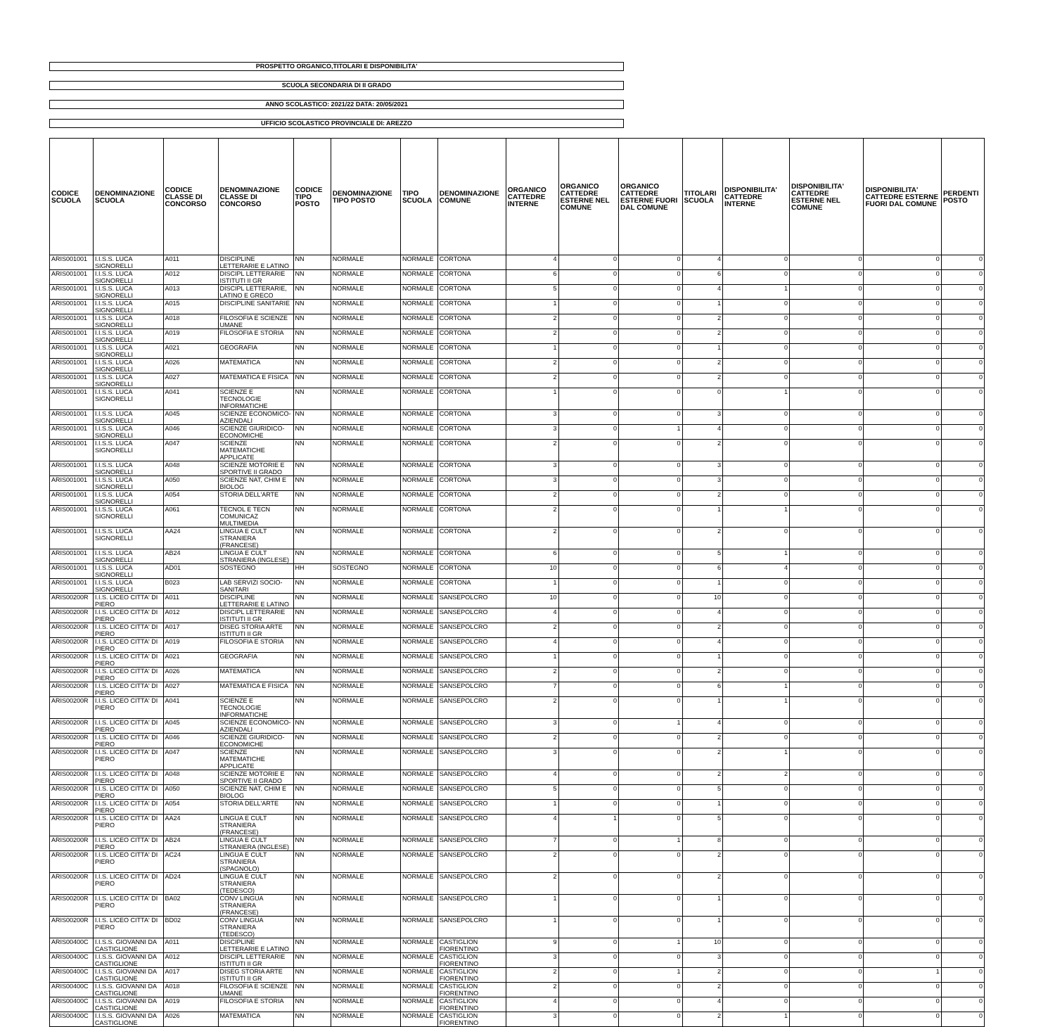PROSPETTO ORGANICO,TITOLARI E DISPONIBILITA'
SCUOLA SECONDARIA DI II GRADO
ANNO SCOLASTICO: 2021/22 DATA: 20/05/2021
UFFICIO SCOLASTICO PROVINCIALE DI: AREZZO
| CODICE SCUOLA | DENOMINAZIONE SCUOLA | CODICE CLASSE DI CONCORSO | DENOMINAZIONE CLASSE DI CONCORSO | CODICE TIPO POSTO | DENOMINAZIONE TIPO POSTO | TIPO SCUOLA | DENOMINAZIONE COMUNE | ORGANICO CATTEDRE INTERNE | ORGANICO CATTEDRE ESTERNE NEL COMUNE | ORGANICO CATTEDRE ESTERNE FUORI DAL COMUNE | TITOLARI SCUOLA | DISPONIBILITA' CATTEDRE INTERNE | DISPONIBILITA' CATTEDRE ESTERNE NEL COMUNE | DISPONIBILITA' CATTEDRE ESTERNE FUORI DAL COMUNE | PERDENTI POSTO |
| --- | --- | --- | --- | --- | --- | --- | --- | --- | --- | --- | --- | --- | --- | --- | --- |
| ARIS001001 | I.I.S.S. LUCA SIGNORELLI | A011 | DISCIPLINE LETTERARIE E LATINO | NN | NORMALE | NORMALE | CORTONA | 4 | 0 | 0 | 4 | 0 | 0 | 0 | 0 |
| ARIS001001 | I.I.S.S. LUCA SIGNORELLI | A012 | DISCIPL LETTERARIE ISTITUTI II GR | NN | NORMALE | NORMALE | CORTONA | 6 | 0 | 0 | 6 | 0 | 0 | 0 | 0 |
| ARIS001001 | I.I.S.S. LUCA SIGNORELLI | A013 | DISCIPL LETTERARIE, LATINO E GRECO | NN | NORMALE | NORMALE | CORTONA | 5 | 0 | 0 | 4 | 1 | 0 | 0 | 0 |
| ARIS001001 | I.I.S.S. LUCA SIGNORELLI | A015 | DISCIPLINE SANITARIE | NN | NORMALE | NORMALE | CORTONA | 1 | 0 | 0 | 1 | 0 | 0 | 0 | 0 |
| ARIS001001 | I.I.S.S. LUCA SIGNORELLI | A018 | FILOSOFIA E SCIENZE UMANE | NN | NORMALE | NORMALE | CORTONA | 2 | 0 | 0 | 2 | 0 | 0 | 0 | 0 |
| ARIS001001 | I.I.S.S. LUCA SIGNORELLI | A019 | FILOSOFIA E STORIA | NN | NORMALE | NORMALE | CORTONA | 2 | 0 | 0 | 2 | 0 | 0 | 0 | 0 |
| ARIS001001 | I.I.S.S. LUCA SIGNORELLI | A021 | GEOGRAFIA | NN | NORMALE | NORMALE | CORTONA | 1 | 0 | 0 | 1 | 0 | 0 | 0 | 0 |
| ARIS001001 | I.I.S.S. LUCA SIGNORELLI | A026 | MATEMATICA | NN | NORMALE | NORMALE | CORTONA | 2 | 0 | 0 | 2 | 0 | 0 | 0 | 0 |
| ARIS001001 | I.I.S.S. LUCA SIGNORELLI | A027 | MATEMATICA E FISICA | NN | NORMALE | NORMALE | CORTONA | 2 | 0 | 0 | 2 | 0 | 0 | 0 | 0 |
| ARIS001001 | I.I.S.S. LUCA SIGNORELLI | A041 | SCIENZE E TECNOLOGIE INFORMATICHE | NN | NORMALE | NORMALE | CORTONA | 1 | 0 | 0 | 0 | 1 | 0 | 0 | 0 |
| ARIS001001 | I.I.S.S. LUCA SIGNORELLI | A045 | SCIENZE ECONOMICO-AZIENDALI | NN | NORMALE | NORMALE | CORTONA | 3 | 0 | 0 | 3 | 0 | 0 | 0 | 0 |
| ARIS001001 | I.I.S.S. LUCA SIGNORELLI | A046 | SCIENZE GIURIDICO-ECONOMICHE | NN | NORMALE | NORMALE | CORTONA | 3 | 0 | 1 | 4 | 0 | 0 | 0 | 0 |
| ARIS001001 | I.I.S.S. LUCA SIGNORELLI | A047 | SCIENZE MATEMATICHE APPLICATE | NN | NORMALE | NORMALE | CORTONA | 2 | 0 | 0 | 2 | 0 | 0 | 0 | 0 |
| ARIS001001 | I.I.S.S. LUCA SIGNORELLI | A048 | SCIENZE MOTORIE E SPORTIVE II GRADO | NN | NORMALE | NORMALE | CORTONA | 3 | 0 | 0 | 3 | 0 | 0 | 0 | 0 |
| ARIS001001 | I.I.S.S. LUCA SIGNORELLI | A050 | SCIENZE NAT, CHIM E BIOLOG | NN | NORMALE | NORMALE | CORTONA | 3 | 0 | 0 | 3 | 0 | 0 | 0 | 0 |
| ARIS001001 | I.I.S.S. LUCA SIGNORELLI | A054 | STORIA DELL'ARTE | NN | NORMALE | NORMALE | CORTONA | 2 | 0 | 0 | 2 | 0 | 0 | 0 | 0 |
| ARIS001001 | I.I.S.S. LUCA SIGNORELLI | A061 | TECNOL E TECN COMUNICAZ MULTIMEDIA | NN | NORMALE | NORMALE | CORTONA | 2 | 0 | 0 | 1 | 1 | 0 | 0 | 0 |
| ARIS001001 | I.I.S.S. LUCA SIGNORELLI | AA24 | LINGUA E CULT STRANIERA (FRANCESE) | NN | NORMALE | NORMALE | CORTONA | 2 | 0 | 0 | 2 | 0 | 0 | 0 | 0 |
| ARIS001001 | I.I.S.S. LUCA SIGNORELLI | AB24 | LINGUA E CULT STRANIERA (INGLESE) | NN | NORMALE | NORMALE | CORTONA | 6 | 0 | 0 | 5 | 1 | 0 | 0 | 0 |
| ARIS001001 | I.I.S.S. LUCA SIGNORELLI | AD01 | SOSTEGNO | HH | SOSTEGNO | NORMALE | CORTONA | 10 | 0 | 0 | 6 | 4 | 0 | 0 | 0 |
| ARIS001001 | I.I.S.S. LUCA SIGNORELLI | B023 | LAB SERVIZI SOCIO-SANITARI | NN | NORMALE | NORMALE | CORTONA | 1 | 0 | 0 | 1 | 0 | 0 | 0 | 0 |
| ARIS00200R | I.I.S. LICEO CITTA' DI PIERO | A011 | DISCIPLINE LETTERARIE E LATINO | NN | NORMALE | NORMALE | SANSEPOLCRO | 10 | 0 | 0 | 10 | 0 | 0 | 0 | 0 |
| ARIS00200R | I.I.S. LICEO CITTA' DI PIERO | A012 | DISCIPL LETTERARIE ISTITUTI II GR | NN | NORMALE | NORMALE | SANSEPOLCRO | 4 | 0 | 0 | 4 | 0 | 0 | 0 | 0 |
| ARIS00200R | I.I.S. LICEO CITTA' DI PIERO | A017 | DISEG STORIA ARTE ISTITUTI II GR | NN | NORMALE | NORMALE | SANSEPOLCRO | 2 | 0 | 0 | 2 | 0 | 0 | 0 | 0 |
| ARIS00200R | I.I.S. LICEO CITTA' DI PIERO | A019 | FILOSOFIA E STORIA | NN | NORMALE | NORMALE | SANSEPOLCRO | 4 | 0 | 0 | 4 | 0 | 0 | 0 | 0 |
| ARIS00200R | I.I.S. LICEO CITTA' DI PIERO | A021 | GEOGRAFIA | NN | NORMALE | NORMALE | SANSEPOLCRO | 1 | 0 | 0 | 1 | 0 | 0 | 0 | 0 |
| ARIS00200R | I.I.S. LICEO CITTA' DI PIERO | A026 | MATEMATICA | NN | NORMALE | NORMALE | SANSEPOLCRO | 2 | 0 | 0 | 2 | 0 | 0 | 0 | 0 |
| ARIS00200R | I.I.S. LICEO CITTA' DI PIERO | A027 | MATEMATICA E FISICA | NN | NORMALE | NORMALE | SANSEPOLCRO | 7 | 0 | 0 | 6 | 1 | 0 | 0 | 0 |
| ARIS00200R | I.I.S. LICEO CITTA' DI PIERO | A041 | SCIENZE E TECNOLOGIE INFORMATICHE | NN | NORMALE | NORMALE | SANSEPOLCRO | 2 | 0 | 0 | 1 | 1 | 0 | 0 | 0 |
| ARIS00200R | I.I.S. LICEO CITTA' DI PIERO | A045 | SCIENZE ECONOMICO-AZIENDALI | NN | NORMALE | NORMALE | SANSEPOLCRO | 3 | 0 | 1 | 4 | 0 | 0 | 0 | 0 |
| ARIS00200R | I.I.S. LICEO CITTA' DI PIERO | A046 | SCIENZE GIURIDICO-ECONOMICHE | NN | NORMALE | NORMALE | SANSEPOLCRO | 2 | 0 | 0 | 2 | 0 | 0 | 0 | 0 |
| ARIS00200R | I.I.S. LICEO CITTA' DI PIERO | A047 | SCIENZE MATEMATICHE APPLICATE | NN | NORMALE | NORMALE | SANSEPOLCRO | 3 | 0 | 0 | 2 | 1 | 0 | 0 | 0 |
| ARIS00200R | I.I.S. LICEO CITTA' DI PIERO | A048 | SCIENZE MOTORIE E SPORTIVE II GRADO | NN | NORMALE | NORMALE | SANSEPOLCRO | 4 | 0 | 0 | 2 | 2 | 0 | 0 | 0 |
| ARIS00200R | I.I.S. LICEO CITTA' DI PIERO | A050 | SCIENZE NAT, CHIM E BIOLOG | NN | NORMALE | NORMALE | SANSEPOLCRO | 5 | 0 | 0 | 5 | 0 | 0 | 0 | 0 |
| ARIS00200R | I.I.S. LICEO CITTA' DI PIERO | A054 | STORIA DELL'ARTE | NN | NORMALE | NORMALE | SANSEPOLCRO | 1 | 0 | 0 | 1 | 0 | 0 | 0 | 0 |
| ARIS00200R | I.I.S. LICEO CITTA' DI PIERO | AA24 | LINGUA E CULT STRANIERA (FRANCESE) | NN | NORMALE | NORMALE | SANSEPOLCRO | 4 | 1 | 0 | 5 | 0 | 0 | 0 | 0 |
| ARIS00200R | I.I.S. LICEO CITTA' DI PIERO | AB24 | LINGUA E CULT STRANIERA (INGLESE) | NN | NORMALE | NORMALE | SANSEPOLCRO | 7 | 0 | 1 | 8 | 0 | 0 | 0 | 0 |
| ARIS00200R | I.I.S. LICEO CITTA' DI PIERO | AC24 | LINGUA E CULT STRANIERA (SPAGNOLO) | NN | NORMALE | NORMALE | SANSEPOLCRO | 2 | 0 | 0 | 2 | 0 | 0 | 0 | 0 |
| ARIS00200R | I.I.S. LICEO CITTA' DI PIERO | AD24 | LINGUA E CULT STRANIERA (TEDESCO) | NN | NORMALE | NORMALE | SANSEPOLCRO | 2 | 0 | 0 | 2 | 0 | 0 | 0 | 0 |
| ARIS00200R | I.I.S. LICEO CITTA' DI PIERO | BA02 | CONV LINGUA STRANIERA (FRANCESE) | NN | NORMALE | NORMALE | SANSEPOLCRO | 1 | 0 | 0 | 1 | 0 | 0 | 0 | 0 |
| ARIS00200R | I.I.S. LICEO CITTA' DI PIERO | BD02 | CONV LINGUA STRANIERA (TEDESCO) | NN | NORMALE | NORMALE | SANSEPOLCRO | 1 | 0 | 0 | 1 | 0 | 0 | 0 | 0 |
| ARIS00400C | I.I.S.S. GIOVANNI DA CASTIGLIONE | A011 | DISCIPLINE LETTERARIE E LATINO | NN | NORMALE | NORMALE | CASTIGLION FIORENTINO | 9 | 0 | 1 | 10 | 0 | 0 | 0 | 0 |
| ARIS00400C | I.I.S.S. GIOVANNI DA CASTIGLIONE | A012 | DISCIPL LETTERARIE ISTITUTI II GR | NN | NORMALE | NORMALE | CASTIGLION FIORENTINO | 3 | 0 | 0 | 3 | 0 | 0 | 0 | 0 |
| ARIS00400C | I.I.S.S. GIOVANNI DA CASTIGLIONE | A017 | DISEG STORIA ARTE ISTITUTI II GR | NN | NORMALE | NORMALE | CASTIGLION FIORENTINO | 2 | 0 | 1 | 2 | 0 | 0 | 1 | 0 |
| ARIS00400C | I.I.S.S. GIOVANNI DA CASTIGLIONE | A018 | FILOSOFIA E SCIENZE UMANE | NN | NORMALE | NORMALE | CASTIGLION FIORENTINO | 2 | 0 | 0 | 2 | 0 | 0 | 0 | 0 |
| ARIS00400C | I.I.S.S. GIOVANNI DA CASTIGLIONE | A019 | FILOSOFIA E STORIA | NN | NORMALE | NORMALE | CASTIGLION FIORENTINO | 4 | 0 | 0 | 4 | 0 | 0 | 0 | 0 |
| ARIS00400C | I.I.S.S. GIOVANNI DA CASTIGLIONE | A026 | MATEMATICA | NN | NORMALE | NORMALE | CASTIGLION FIORENTINO | 3 | 0 | 0 | 2 | 1 | 0 | 0 | 0 |